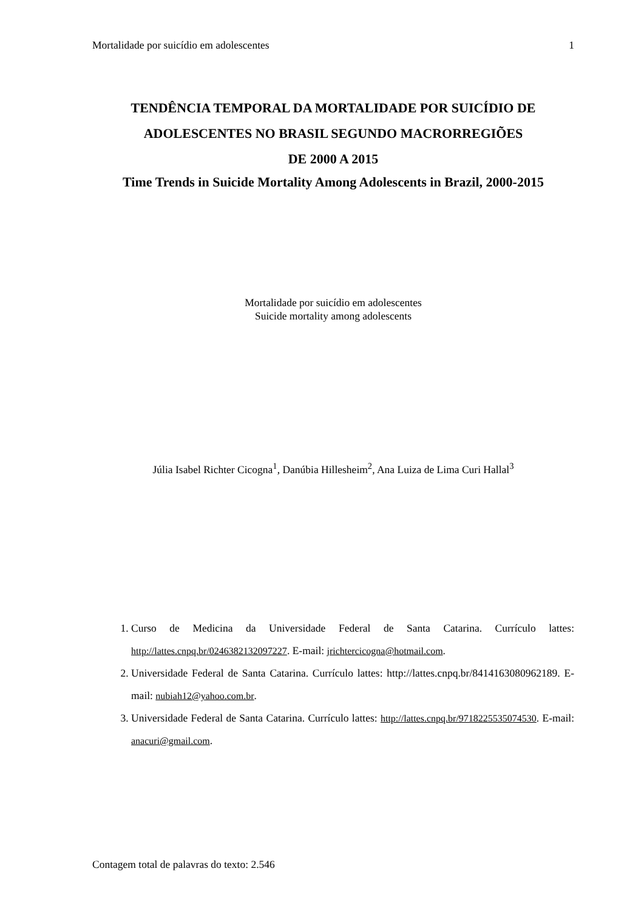Mortalidade por suicídio em adolescentes 1
TENDÊNCIA TEMPORAL DA MORTALIDADE POR SUICÍDIO DE ADOLESCENTES NO BRASIL SEGUNDO MACRORREGIÕES
DE 2000 A 2015
Time Trends in Suicide Mortality Among Adolescents in Brazil, 2000-2015
Mortalidade por suicídio em adolescentes
Suicide mortality among adolescents
Júlia Isabel Richter Cicogna<sup>1</sup>, Danúbia Hillesheim<sup>2</sup>, Ana Luiza de Lima Curi Hallal<sup>3</sup>
1. Curso de Medicina da Universidade Federal de Santa Catarina. Currículo lattes: http://lattes.cnpq.br/0246382132097227. E-mail: jrichtercicogna@hotmail.com.
2. Universidade Federal de Santa Catarina. Currículo lattes: http://lattes.cnpq.br/8414163080962189. E-mail: nubiah12@yahoo.com.br.
3. Universidade Federal de Santa Catarina. Currículo lattes: http://lattes.cnpq.br/9718225535074530. E-mail: anacuri@gmail.com.
Contagem total de palavras do texto: 2.546